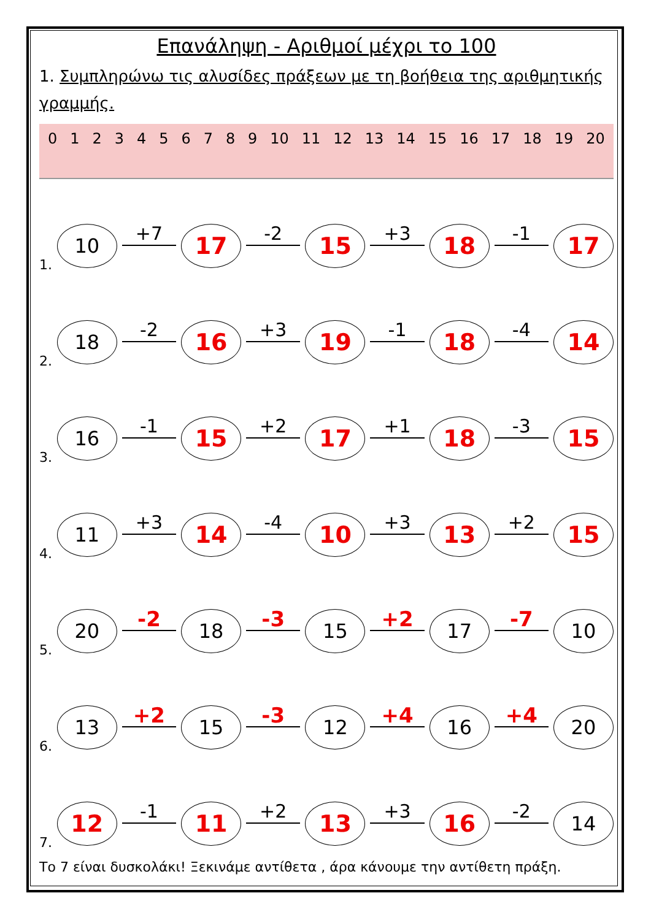Επανάληψη - Αριθμοί μέχρι το 100
1. Συμπληρώνω τις αλυσίδες πράξεων με τη βοήθεια της αριθμητικής γραμμής.
0 1 2 3 4 5 6 7 8 9 10 11 12 13 14 15 16 17 18 19 20
1.
10
+7
17
-2
15
+3
18
-1
17
2.
18
-2
16
+3
19
-1
18
-4
14
3.
16
-1
15
+2
17
+1
18
-3
15
4.
11
+3
14
-4
10
+3
13
+2
15
5.
20
-2
18
-3
15
+2
17
-7
10
6.
13
+2
15
-3
12
+4
16
+4
20
7.
12
-1
11
+2
13
+3
16
-2
14
Το 7 είναι δυσκολάκι! Ξεκινάμε αντίθετα , άρα κάνουμε την αντίθετη πράξη.